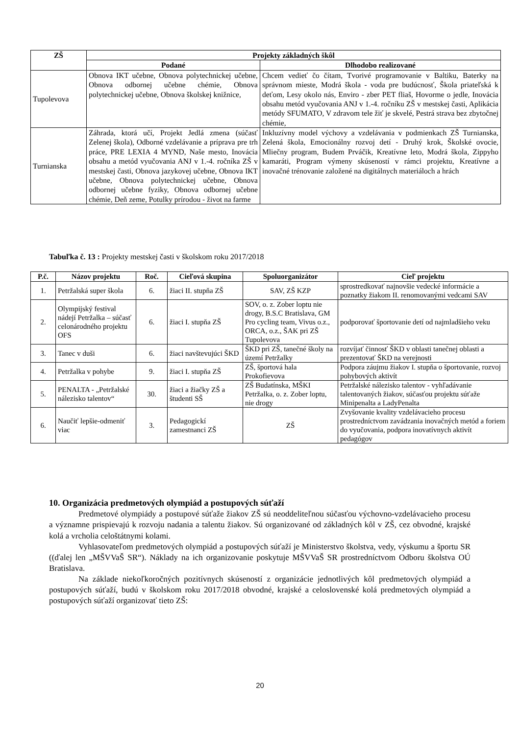| ZŠ | Projekty základných škôl | |
| --- | --- | --- |
| | Podané | Dlhodobo realizované |
| Tupolevova | Obnova IKT učebne, Obnova polytechnickej učebne, Obnova odbornej učebne chémie, Obnova polytechnickej učebne, Obnova školskej knižnice, | Chcem vedieť čo čítam, Tvorivé programovanie v Baltiku, Baterky na správnom mieste, Modrá škola - voda pre budúcnosť, Škola priateľská k deťom, Lesy okolo nás, Enviro - zber PET fliaš, Hovorme o jedle, Inovácia obsahu metód vyučovania ANJ v 1.-4. ročníku ZŠ v mestskej časti, Aplikácia metódy SFUMATO, V zdravom tele žiť je skvelé, Pestrá strava bez zbytočnej chémie, |
| Turnianska | Záhrada, ktorá učí, Projekt Jedlá zmena (súčasť Zelenej škola), Odborné vzdelávanie a príprava pre trh práce, PRE LEXIA 4 MYND, Naše mesto, Inovácia obsahu a metód vyučovania ANJ v 1.-4. ročníka ZŠ v mestskej časti, Obnova jazykovej učebne, Obnova IKT učebne, Obnova polytechnickej učebne, Obnova odbornej učebne fyziky, Obnova odbornej učebne chémie, Deň zeme, Potulky prírodou - život na farme | Inkluzívny model výchovy a vzdelávania v podmienkach ZŠ Turnianska, Zelená škola, Emocionálny rozvoj detí - Druhý krok, Školské ovocie, Mliečny program, Budem Prváčik, Kreatívne leto, Modrá škola, Zippyho kamaráti, Program výmeny skúseností v rámci projektu, Kreatívne a inovačné trénovanie založené na digitálnych materiáloch a hrách |
Tabuľka č. 13 : Projekty mestskej časti v školskom roku 2017/2018
| P.č. | Názov projektu | Roč. | Cieľová skupina | Spoluorganizátor | Cieľ projektu |
| --- | --- | --- | --- | --- | --- |
| 1. | Petržalská super škola | 6. | žiaci II. stupňa ZŠ | SAV, ZŠ KZP | sprostredkovať najnovšie vedecké informácie a poznatky žiakom II. renomovanými vedcami SAV |
| 2. | Olympijský festival nádejí Petržalka – súčasť celonárodného projektu OFS | 6. | žiaci I. stupňa ZŠ | SOV, o. z. Zober loptu nie drogy, B.S.C Bratislava, GM Pro cycling team, Vivus o.z., ORCA, o.z., ŠAK pri ZŠ Tupolevova | podporovať športovanie detí od najmladšieho veku |
| 3. | Tanec v duši | 6. | žiaci navštevujúci ŠKD | ŠKD pri ZŠ, tanečné školy na území Petržalky | rozvíjať činnosť ŠKD v oblasti tanečnej oblasti a prezentovať ŠKD na verejnosti |
| 4. | Petržalka v pohybe | 9. | žiaci I. stupňa ZŠ | ZŠ, športová hala Prokofievova | Podpora záujmu žiakov I. stupňa o športovanie, rozvoj pohybových aktivít |
| 5. | PENALTA - „Petržalské nálezisko talentov“ | 30. | žiaci a žiačky ZŠ a študenti SŠ | ZŠ Budatínska, MŠKI Petržalka, o. z. Zober loptu, nie drogy | Petržalské nálezisko talentov - vyhľadávanie talentovaných žiakov, súčasťou projektu súťaže Minipenalta a LadyPenalta |
| 6. | Naučiť lepšie-odmeniť viac | 3. | Pedagogickí zamestnanci ZŠ | ZŠ | Zvyšovanie kvality vzdelávacieho procesu prostredníctvom zavádzania inovačných metód a foriem do vyučovania, podpora inovatívnych aktivít pedagógov |
10. Organizácia predmetových olympiád a postupových súťaží
Predmetové olympiády a postupové súťaže žiakov ZŠ sú neoddeliteľnou súčasťou výchovno-vzdelávacieho procesu a významne prispievajú k rozvoju nadania a talentu žiakov. Sú organizované od základných kôl v ZŠ, cez obvodné, krajské kolá a vrcholia celoštátnymi kolami.
Vyhlasovateľom predmetových olympiád a postupových súťaží je Ministerstvo školstva, vedy, výskumu a športu SR ((ďalej len „MŠVVaŠ SR“). Náklady na ich organizovanie poskytuje MŠVVaŠ SR prostredníctvom Odboru školstva OÚ Bratislava.
Na základe niekoľkoročných pozitívnych skúseností z organizácie jednotlivých kôl predmetových olympiád a postupových súťaží, budú v školskom roku 2017/2018 obvodné, krajské a celoslovenské kolá predmetových olympiád a postupových súťaží organizovať tieto ZŠ:
20